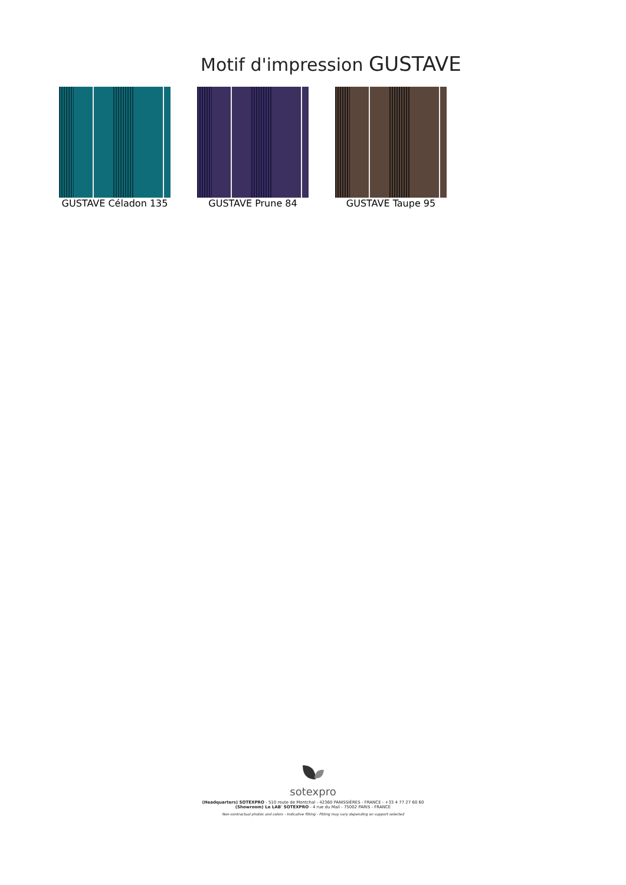Motif d'impression GUSTAVE
GUSTAVE Céladon 135 GUSTAVE Prune 84 GUSTAVE Taupe 95
sotexpro
(Headquarters) SOTEXPRO - 510 route de Montchal - 42360 PANISSIÈRES - FRANCE - +33 4 77 27 60 60
(Showroom) Le LAB' SOTEXPRO - 4 rue du Mail - 75002 PARIS - FRANCE
Non-contractual photos and colors - Indicative fitting - Fitting may vary depending on support selected